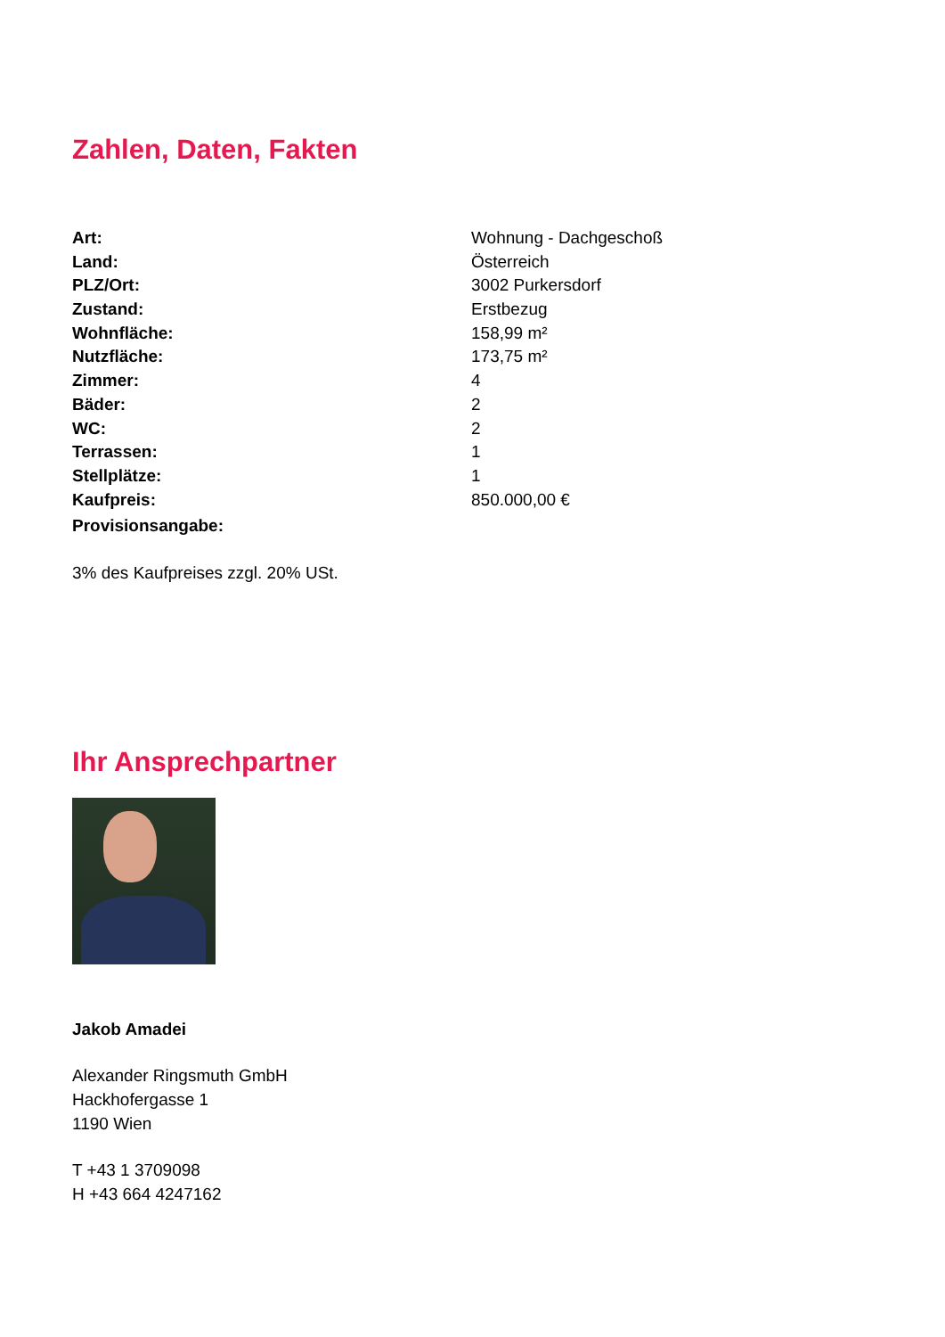Zahlen, Daten, Fakten
| Art: | Wohnung - Dachgeschoß |
| Land: | Österreich |
| PLZ/Ort: | 3002 Purkersdorf |
| Zustand: | Erstbezug |
| Wohnfläche: | 158,99 m² |
| Nutzfläche: | 173,75 m² |
| Zimmer: | 4 |
| Bäder: | 2 |
| WC: | 2 |
| Terrassen: | 1 |
| Stellplätze: | 1 |
| Kaufpreis: | 850.000,00 € |
| Provisionsangabe: | |
3% des Kaufpreises zzgl. 20% USt.
Ihr Ansprechpartner
Jakob Amadei
Alexander Ringsmuth GmbH
Hackhofergasse 1
1190 Wien
T +43 1 3709098
H +43 664 4247162